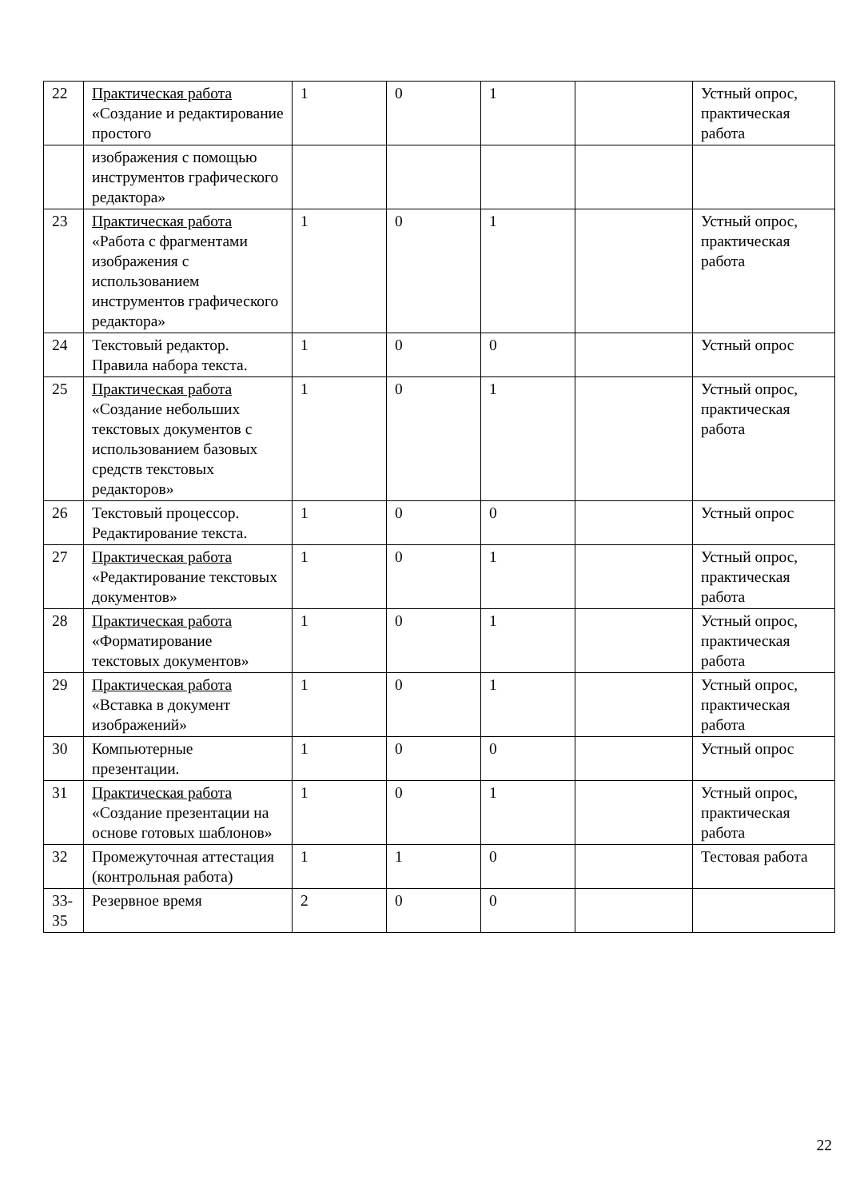| 22 | Практическая работа «Создание и редактирование простого | 1 | 0 | 1 | | Устный опрос, практическая работа |
| | изображения с помощью инструментов графического редактора» | | | | | |
| 23 | Практическая работа «Работа с фрагментами изображения с использованием инструментов графического редактора» | 1 | 0 | 1 | | Устный опрос, практическая работа |
| 24 | Текстовый редактор. Правила набора текста. | 1 | 0 | 0 | | Устный опрос |
| 25 | Практическая работа «Создание небольших текстовых документов с использованием базовых средств текстовых редакторов» | 1 | 0 | 1 | | Устный опрос, практическая работа |
| 26 | Текстовый процессор. Редактирование текста. | 1 | 0 | 0 | | Устный опрос |
| 27 | Практическая работа «Редактирование текстовых документов» | 1 | 0 | 1 | | Устный опрос, практическая работа |
| 28 | Практическая работа «Форматирование текстовых документов» | 1 | 0 | 1 | | Устный опрос, практическая работа |
| 29 | Практическая работа «Вставка в документ изображений» | 1 | 0 | 1 | | Устный опрос, практическая работа |
| 30 | Компьютерные презентации. | 1 | 0 | 0 | | Устный опрос |
| 31 | Практическая работа «Создание презентации на основе готовых шаблонов» | 1 | 0 | 1 | | Устный опрос, практическая работа |
| 32 | Промежуточная аттестация (контрольная работа) | 1 | 1 | 0 | | Тестовая работа |
| 33-35 | Резервное время | 2 | 0 | 0 | | |
22